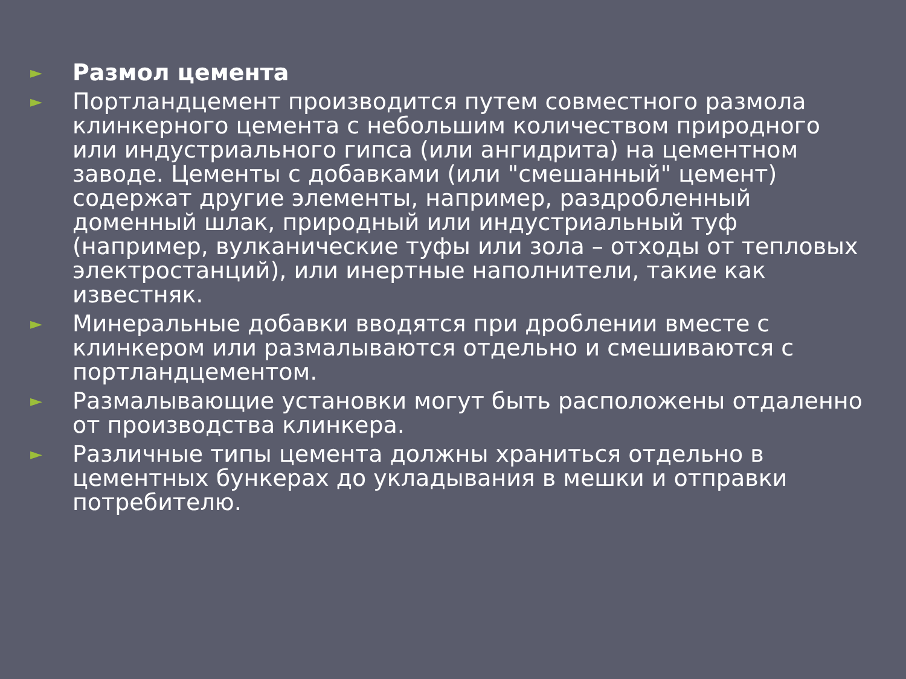► Размол цемента
► Портландцемент производится путем совместного размола клинкерного цемента с небольшим количеством природного или индустриального гипса (или ангидрита) на цементном заводе. Цементы с добавками (или "смешанный" цемент) содержат другие элементы, например, раздробленный доменный шлак, природный или индустриальный туф (например, вулканические туфы или зола – отходы от тепловых электростанций), или инертные наполнители, такие как известняк.
► Минеральные добавки вводятся при дроблении вместе с клинкером или размалываются отдельно и смешиваются с портландцементом.
► Размалывающие установки могут быть расположены отдаленно от производства клинкера.
► Различные типы цемента должны храниться отдельно в цементных бункерах до укладывания в мешки и отправки потребителю.